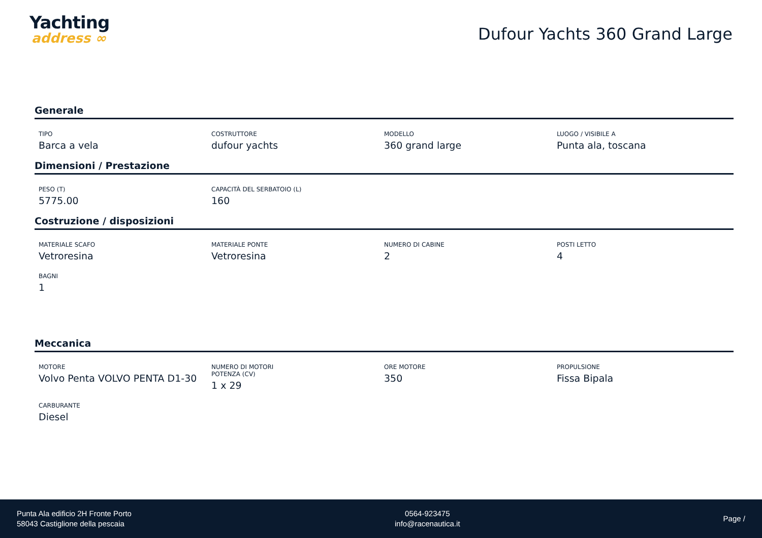Yachting
address ∞
Dufour Yachts 360 Grand Large
Generale
TIPO
Barca a vela
COSTRUTTORE
dufour yachts
MODELLO
360 grand large
LUOGO / VISIBILE A
Punta ala, toscana
Dimensioni / Prestazione
PESO (T)
5775.00
CAPACITÀ DEL SERBATOIO (L)
160
Costruzione / disposizioni
MATERIALE SCAFO
Vetroresina
MATERIALE PONTE
Vetroresina
NUMERO DI CABINE
2
POSTI LETTO
4
BAGNI
1
Meccanica
MOTORE
Volvo Penta VOLVO PENTA D1-30
NUMERO DI MOTORI POTENZA (CV)
1 x 29
ORE MOTORE
350
PROPULSIONE
Fissa Bipala
CARBURANTE
Diesel
Punta Ala edificio 2H Fronte Porto
58043 Castiglione della pescaia
0564-923475
info@racenautica.it
Page /